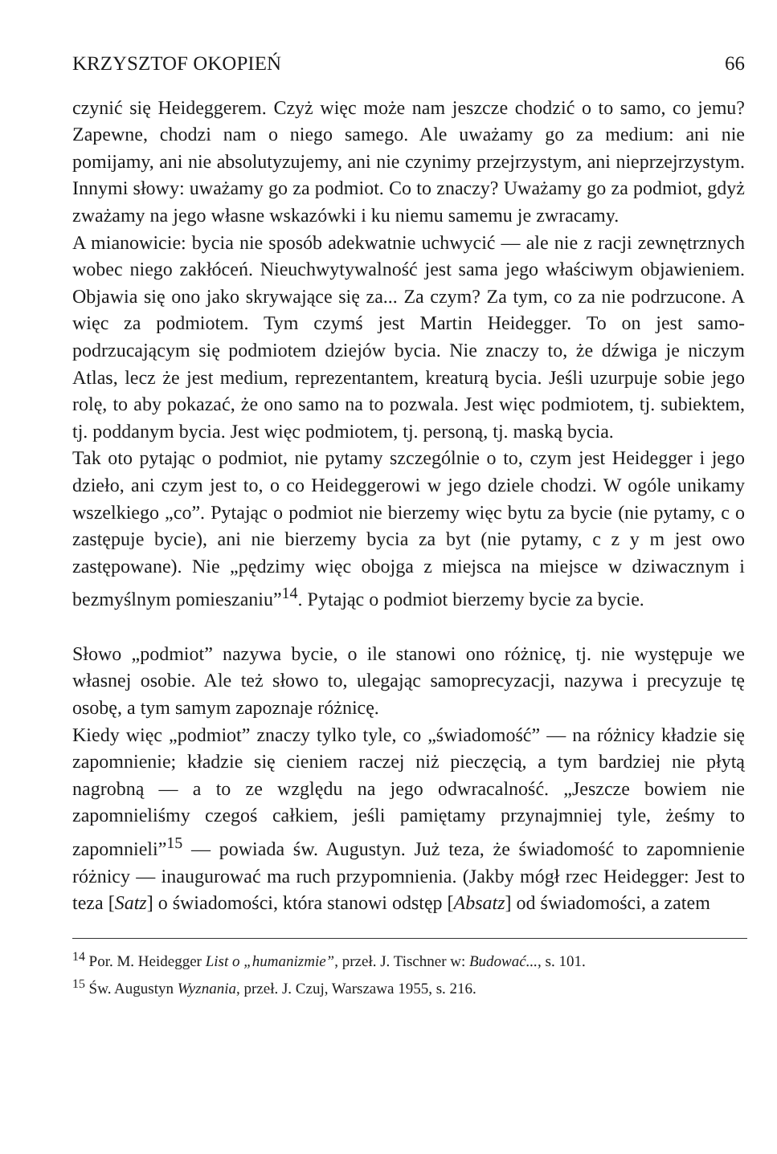KRZYSZTOF OKOPIEŃ 66
czynić się Heideggerem. Czyż więc może nam jeszcze chodzić o to samo, co jemu? Zapewne, chodzi nam o niego samego. Ale uważamy go za medium: ani nie pomijamy, ani nie absolutyzujemy, ani nie czynimy przejrzystym, ani nieprzejrzystym. Innymi słowy: uważamy go za podmiot. Co to znaczy? Uważamy go za podmiot, gdyż zważamy na jego własne wskazówki i ku niemu samemu je zwracamy.
A mianowicie: bycia nie sposób adekwatnie uchwycić — ale nie z racji zewnętrznych wobec niego zakłóceń. Nieuchwytywalność jest sama jego właściwym objawieniem. Objawia się ono jako skrywające się za... Za czym? Za tym, co za nie podrzucone. A więc za podmiotem. Tym czymś jest Martin Heidegger. To on jest samo-podrzucającym się podmiotem dziejów bycia. Nie znaczy to, że dźwiga je niczym Atlas, lecz że jest medium, reprezentantem, kreaturą bycia. Jeśli uzurpuje sobie jego rolę, to aby pokazać, że ono samo na to pozwala. Jest więc podmiotem, tj. subiektem, tj. poddanym bycia. Jest więc podmiotem, tj. personą, tj. maską bycia.
Tak oto pytając o podmiot, nie pytamy szczególnie o to, czym jest Heidegger i jego dzieło, ani czym jest to, o co Heideggerowi w jego dziele chodzi. W ogóle unikamy wszelkiego „co”. Pytając o podmiot nie bierzemy więc bytu za bycie (nie pytamy, c o zastępuje bycie), ani nie bierzemy bycia za byt (nie pytamy, c z y m jest owo zastępowane). Nie „pędzimy więc obojga z miejsca na miejsce w dziwacznym i bezmyślnym pomieszaniu”<sup>14</sup>. Pytając o podmiot bierzemy bycie za bycie.
Słowo „podmiot” nazywa bycie, o ile stanowi ono różnicę, tj. nie występuje we własnej osobie. Ale też słowo to, ulegając samoprecyzacji, nazywa i precyzuje tę osobę, a tym samym zapoznaje różnicę.
Kiedy więc „podmiot” znaczy tylko tyle, co „świadomość” — na różnicy kładzie się zapomnienie; kładzie się cieniem raczej niż pieczęcią, a tym bardziej nie płytą nagrobną — a to ze względu na jego odwracalność. „Jeszcze bowiem nie zapomnieliśmy czegoś całkiem, jeśli pamiętamy przynajmniej tyle, żeśmy to zapomnieli”<sup>15</sup> — powiada św. Augustyn. Już teza, że świadomość to zapomnienie różnicy — inaugurować ma ruch przypomnienia. (Jakby mógł rzec Heidegger: Jest to teza [Satz] o świadomości, która stanowi odstęp [Absatz] od świadomości, a zatem
<sup>14</sup> Por. M. Heidegger List o „humanizmie”, przeł. J. Tischner w: Budować..., s. 101.
<sup>15</sup> Św. Augustyn Wyznania, przeł. J. Czuj, Warszawa 1955, s. 216.